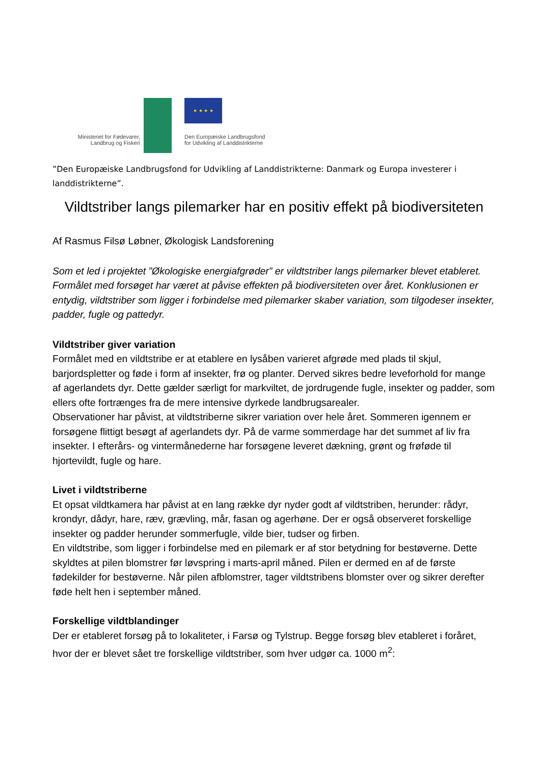★ ★ ★ ★
Ministeriet for Fødevarer,
Landbrug og Fiskeri
Den Europæiske Landbrugsfond
for Udvikling af Landdistrikterne
”Den Europæiske Landbrugsfond for Udvikling af Landdistrikterne: Danmark og Europa investerer i landdistrikterne”.
Vildtstriber langs pilemarker har en positiv effekt på biodiversiteten
Af Rasmus Filsø Løbner, Økologisk Landsforening
Som et led i projektet ”Økologiske energiafgrøder” er vildtstriber langs pilemarker blevet etableret. Formålet med forsøget har været at påvise effekten på biodiversiteten over året. Konklusionen er entydig, vildtstriber som ligger i forbindelse med pilemarker skaber variation, som tilgodeser insekter, padder, fugle og pattedyr.
Vildtstriber giver variation
Formålet med en vildtstribe er at etablere en lysåben varieret afgrøde med plads til skjul, barjordspletter og føde i form af insekter, frø og planter. Derved sikres bedre leveforhold for mange af agerlandets dyr. Dette gælder særligt for markviltet, de jordrugende fugle, insekter og padder, som ellers ofte fortrænges fra de mere intensive dyrkede landbrugsarealer.
Observationer har påvist, at vildtstriberne sikrer variation over hele året. Sommeren igennem er forsøgene flittigt besøgt af agerlandets dyr. På de varme sommerdage har det summet af liv fra insekter. I efterårs- og vintermånederne har forsøgene leveret dækning, grønt og frøføde til hjortevildt, fugle og hare.
Livet i vildtstriberne
Et opsat vildtkamera har påvist at en lang række dyr nyder godt af vildtstriben, herunder: rådyr, krondyr, dådyr, hare, ræv, grævling, mår, fasan og agerhøne. Der er også observeret forskellige insekter og padder herunder sommerfugle, vilde bier, tudser og firben.
En vildtstribe, som ligger i forbindelse med en pilemark er af stor betydning for bestøverne. Dette skyldtes at pilen blomstrer før løvspring i marts-april måned. Pilen er dermed en af de første fødekilder for bestøverne. Når pilen afblomstrer, tager vildtstribens blomster over og sikrer derefter føde helt hen i september måned.
Forskellige vildtblandinger
Der er etableret forsøg på to lokaliteter, i Farsø og Tylstrup. Begge forsøg blev etableret i foråret, hvor der er blevet sået tre forskellige vildtstriber, som hver udgør ca. 1000 m<sup>2</sup>: